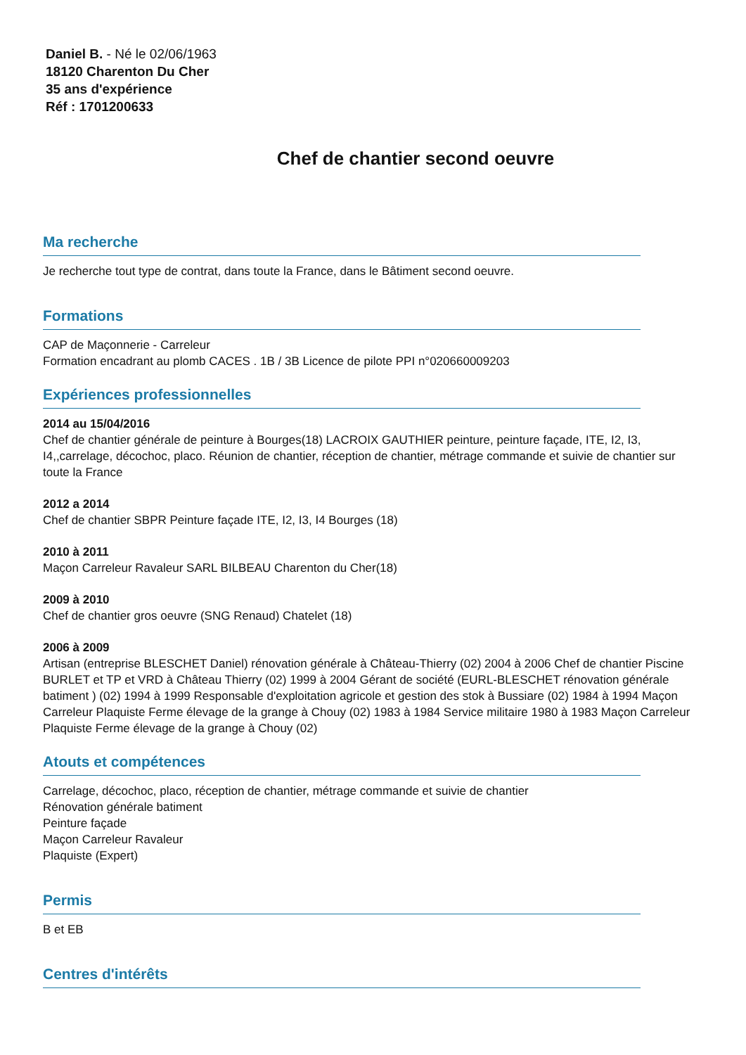Daniel B. - Né le 02/06/1963
18120 Charenton Du Cher
35 ans d'expérience
Réf : 1701200633
Chef de chantier second oeuvre
Ma recherche
Je recherche tout type de contrat, dans toute la France, dans le Bâtiment second oeuvre.
Formations
CAP de Maçonnerie - Carreleur
Formation encadrant au plomb CACES . 1B / 3B Licence de pilote PPI n°020660009203
Expériences professionnelles
2014 au 15/04/2016
Chef de chantier générale de peinture à Bourges(18) LACROIX GAUTHIER peinture, peinture façade, ITE, I2, I3, I4,,carrelage, décochoc, placo. Réunion de chantier, réception de chantier, métrage commande et suivie de chantier sur toute la France
2012 a 2014
Chef de chantier SBPR Peinture façade ITE, I2, I3, I4 Bourges (18)
2010 à 2011
Maçon Carreleur Ravaleur SARL BILBEAU Charenton du Cher(18)
2009 à 2010
Chef de chantier gros oeuvre (SNG Renaud) Chatelet (18)
2006 à 2009
Artisan (entreprise BLESCHET Daniel) rénovation générale à Château-Thierry (02) 2004 à 2006 Chef de chantier Piscine BURLET et TP et VRD à Château Thierry (02) 1999 à 2004 Gérant de société (EURL-BLESCHET rénovation générale batiment ) (02) 1994 à 1999 Responsable d'exploitation agricole et gestion des stok à Bussiare (02) 1984 à 1994 Maçon Carreleur Plaquiste Ferme élevage de la grange à Chouy (02) 1983 à 1984 Service militaire 1980 à 1983 Maçon Carreleur Plaquiste Ferme élevage de la grange à Chouy (02)
Atouts et compétences
Carrelage, décochoc, placo, réception de chantier, métrage commande et suivie de chantier
Rénovation générale batiment
Peinture façade
Maçon Carreleur Ravaleur
Plaquiste (Expert)
Permis
B et EB
Centres d'intérêts